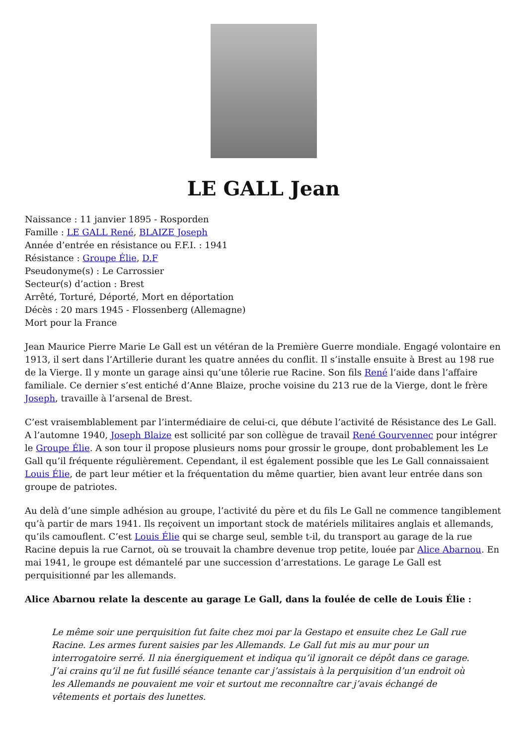LE GALL Jean
Naissance : 11 janvier 1895 - Rosporden
Famille : LE GALL René, BLAIZE Joseph
Année d’entrée en résistance ou F.F.I. : 1941
Résistance : Groupe Élie, D.F
Pseudonyme(s) : Le Carrossier
Secteur(s) d’action : Brest
Arrêté, Torturé, Déporté, Mort en déportation
Décès : 20 mars 1945 - Flossenberg (Allemagne)
Mort pour la France
Jean Maurice Pierre Marie Le Gall est un vétéran de la Première Guerre mondiale. Engagé volontaire en 1913, il sert dans l’Artillerie durant les quatre années du conflit. Il s’installe ensuite à Brest au 198 rue de la Vierge. Il y monte un garage ainsi qu’une tôlerie rue Racine. Son fils René l’aide dans l’affaire familiale. Ce dernier s’est entiché d’Anne Blaize, proche voisine du 213 rue de la Vierge, dont le frère Joseph, travaille à l’arsenal de Brest.
C’est vraisemblablement par l’intermédiaire de celui-ci, que débute l’activité de Résistance des Le Gall. A l’automne 1940, Joseph Blaize est sollicité par son collègue de travail René Gourvennec pour intégrer le Groupe Élie. A son tour il propose plusieurs noms pour grossir le groupe, dont probablement les Le Gall qu’il fréquente régulièrement. Cependant, il est également possible que les Le Gall connaissaient Louis Élie, de part leur métier et la fréquentation du même quartier, bien avant leur entrée dans son groupe de patriotes.
Au delà d’une simple adhésion au groupe, l’activité du père et du fils Le Gall ne commence tangiblement qu’à partir de mars 1941. Ils reçoivent un important stock de matériels militaires anglais et allemands, qu’ils camouflent. C’est Louis Élie qui se charge seul, semble t-il, du transport au garage de la rue Racine depuis la rue Carnot, où se trouvait la chambre devenue trop petite, louée par Alice Abarnou. En mai 1941, le groupe est démantelé par une succession d’arrestations. Le garage Le Gall est perquisitionné par les allemands.
Alice Abarnou relate la descente au garage Le Gall, dans la foulée de celle de Louis Élie :
Le même soir une perquisition fut faite chez moi par la Gestapo et ensuite chez Le Gall rue Racine. Les armes furent saisies par les Allemands. Le Gall fut mis au mur pour un interrogatoire serré. Il nia énergiquement et indiqua qu’il ignorait ce dépôt dans ce garage. J’ai crains qu’il ne fut fusillé séance tenante car j’assistais à la perquisition d’un endroit où les Allemands ne pouvaient me voir et surtout me reconnaître car j’avais échangé de vêtements et portais des lunettes.